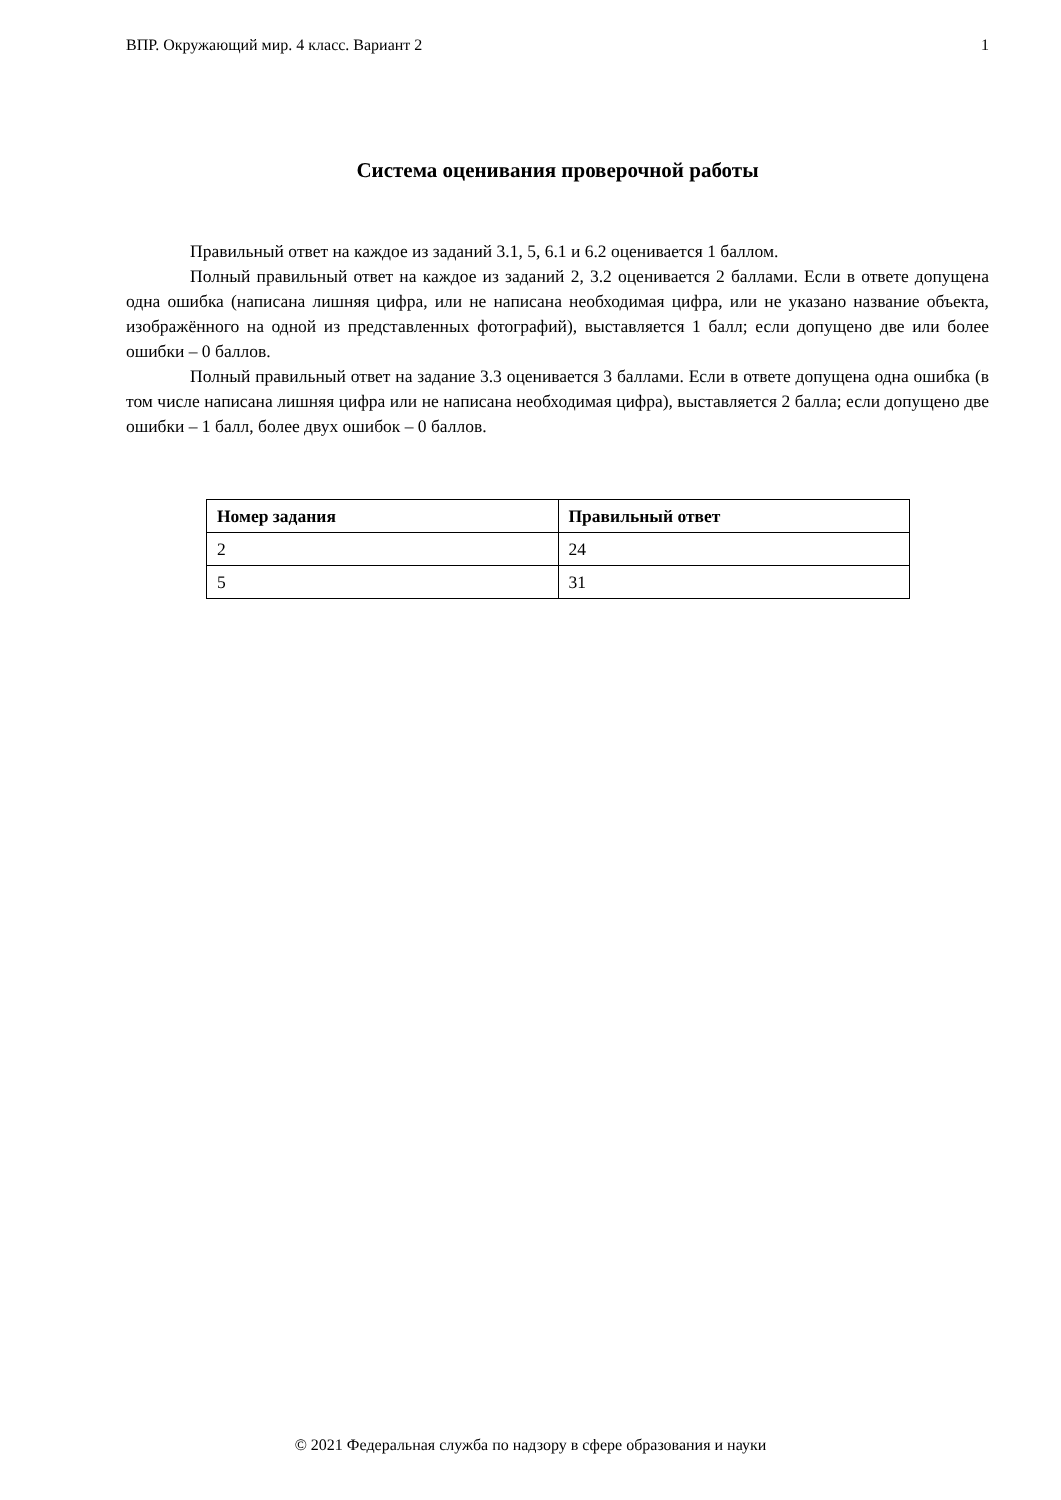ВПР. Окружающий мир. 4 класс. Вариант 2 1
Система оценивания проверочной работы
Правильный ответ на каждое из заданий 3.1, 5, 6.1 и 6.2 оценивается 1 баллом.
Полный правильный ответ на каждое из заданий 2, 3.2 оценивается 2 баллами. Если в ответе допущена одна ошибка (написана лишняя цифра, или не написана необходимая цифра, или не указано название объекта, изображённого на одной из представленных фотографий), выставляется 1 балл; если допущено две или более ошибки – 0 баллов.
Полный правильный ответ на задание 3.3 оценивается 3 баллами. Если в ответе допущена одна ошибка (в том числе написана лишняя цифра или не написана необходимая цифра), выставляется 2 балла; если допущено две ошибки – 1 балл, более двух ошибок – 0 баллов.
| Номер задания | Правильный ответ |
| --- | --- |
| 2 | 24 |
| 5 | 31 |
© 2021 Федеральная служба по надзору в сфере образования и науки